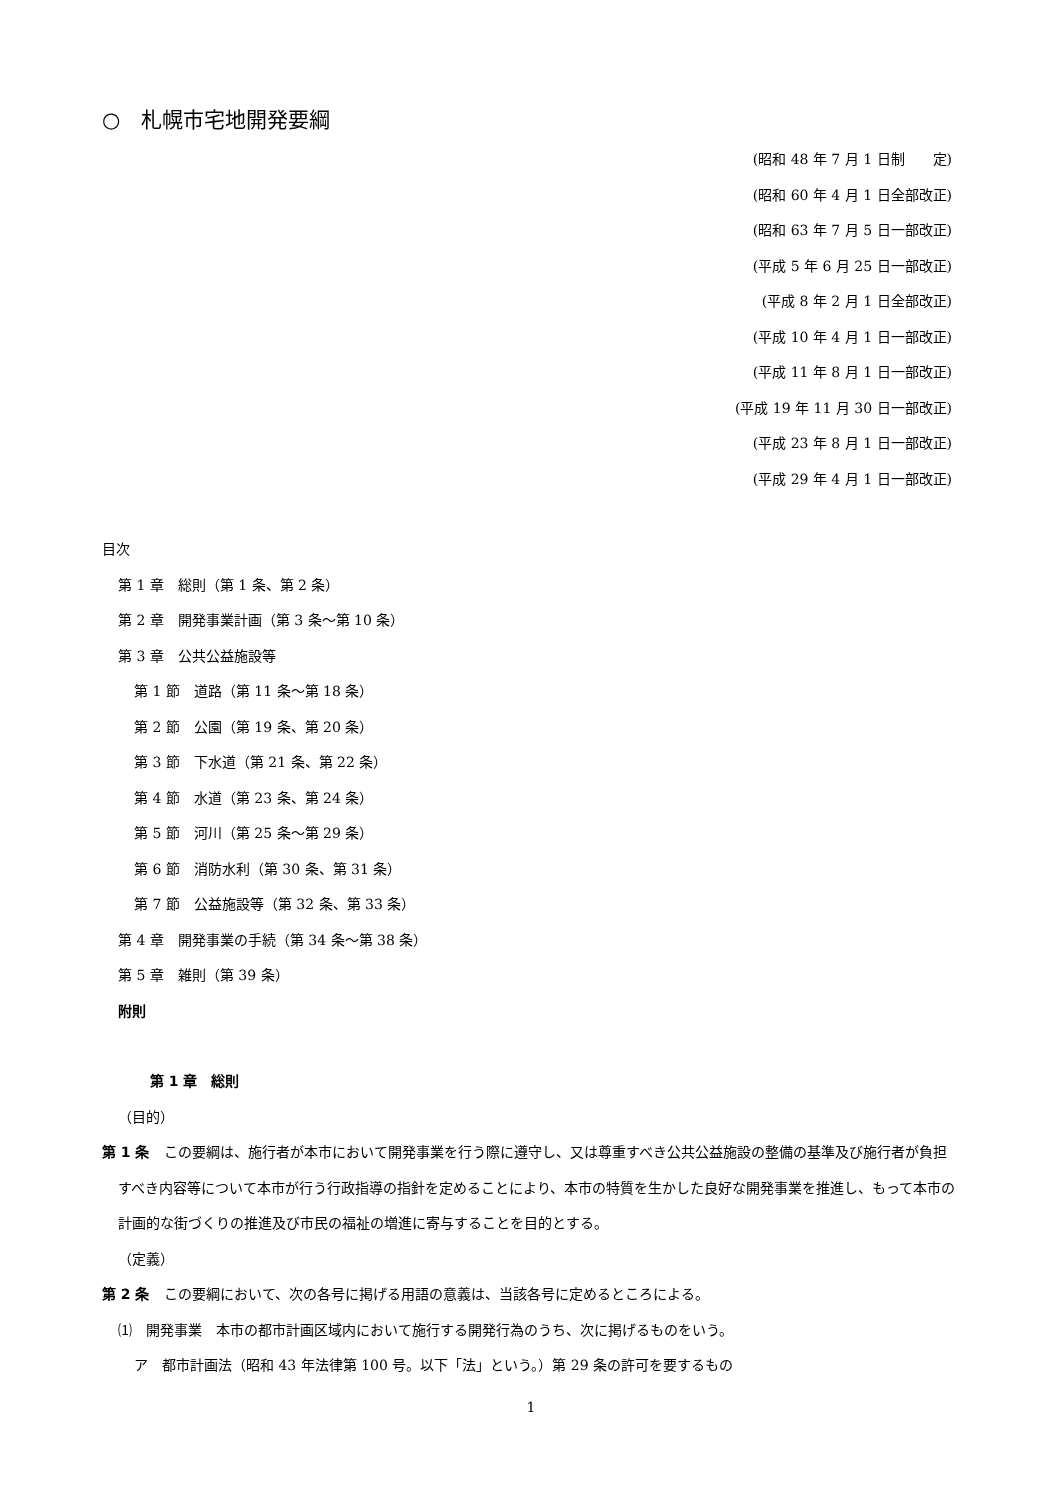○　札幌市宅地開発要綱
(昭和 48 年 7 月 1 日制　　定)
(昭和 60 年 4 月 1 日全部改正)
(昭和 63 年 7 月 5 日一部改正)
(平成 5 年 6 月 25 日一部改正)
(平成 8 年 2 月 1 日全部改正)
(平成 10 年 4 月 1 日一部改正)
(平成 11 年 8 月 1 日一部改正)
(平成 19 年 11 月 30 日一部改正)
(平成 23 年 8 月 1 日一部改正)
(平成 29 年 4 月 1 日一部改正)
目次
第 1 章　総則（第 1 条、第 2 条）
第 2 章　開発事業計画（第 3 条～第 10 条）
第 3 章　公共公益施設等
第 1 節　道路（第 11 条～第 18 条）
第 2 節　公園（第 19 条、第 20 条）
第 3 節　下水道（第 21 条、第 22 条）
第 4 節　水道（第 23 条、第 24 条）
第 5 節　河川（第 25 条～第 29 条）
第 6 節　消防水利（第 30 条、第 31 条）
第 7 節　公益施設等（第 32 条、第 33 条）
第 4 章　開発事業の手続（第 34 条～第 38 条）
第 5 章　雑則（第 39 条）
附則
第 1 章　総則
（目的）
第 1 条　この要綱は、施行者が本市において開発事業を行う際に遵守し、又は尊重すべき公共公益施設の整備の基準及び施行者が負担すべき内容等について本市が行う行政指導の指針を定めることにより、本市の特質を生かした良好な開発事業を推進し、もって本市の計画的な街づくりの推進及び市民の福祉の増進に寄与することを目的とする。
（定義）
第 2 条　この要綱において、次の各号に掲げる用語の意義は、当該各号に定めるところによる。
⑴　開発事業　本市の都市計画区域内において施行する開発行為のうち、次に掲げるものをいう。
ア　都市計画法（昭和 43 年法律第 100 号。以下「法」という。）第 29 条の許可を要するもの
1